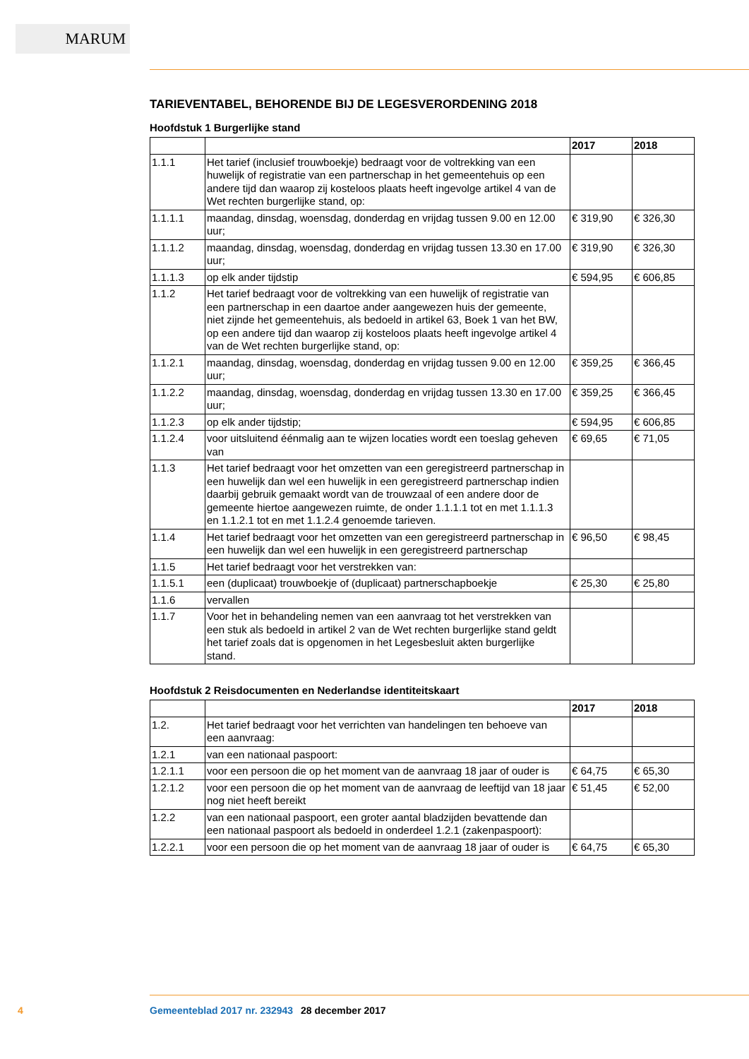MARUM
TARIEVENTABEL, BEHORENDE BIJ DE LEGESVERORDENING 2018
Hoofdstuk 1 Burgerlijke stand
| | | 2017 | 2018 |
| --- | --- | --- | --- |
| 1.1.1 | Het tarief (inclusief trouwboekje) bedraagt voor de voltrekking van een huwelijk of registratie van een partnerschap in het gemeentehuis op een andere tijd dan waarop zij kosteloos plaats heeft ingevolge artikel 4 van de Wet rechten burgerlijke stand, op: | | |
| 1.1.1.1 | maandag, dinsdag, woensdag, donderdag en vrijdag tussen 9.00 en 12.00 uur; | € 319,90 | € 326,30 |
| 1.1.1.2 | maandag, dinsdag, woensdag, donderdag en vrijdag tussen 13.30 en 17.00 uur; | € 319,90 | € 326,30 |
| 1.1.1.3 | op elk ander tijdstip | € 594,95 | € 606,85 |
| 1.1.2 | Het tarief bedraagt voor de voltrekking van een huwelijk of registratie van een partnerschap in een daartoe ander aangewezen huis der gemeente, niet zijnde het gemeentehuis, als bedoeld in artikel 63, Boek 1 van het BW, op een andere tijd dan waarop zij kosteloos plaats heeft ingevolge artikel 4 van de Wet rechten burgerlijke stand, op: | | |
| 1.1.2.1 | maandag, dinsdag, woensdag, donderdag en vrijdag tussen 9.00 en 12.00 uur; | € 359,25 | € 366,45 |
| 1.1.2.2 | maandag, dinsdag, woensdag, donderdag en vrijdag tussen 13.30 en 17.00 uur; | € 359,25 | € 366,45 |
| 1.1.2.3 | op elk ander tijdstip; | € 594,95 | € 606,85 |
| 1.1.2.4 | voor uitsluitend éénmalig aan te wijzen locaties wordt een toeslag geheven van | € 69,65 | € 71,05 |
| 1.1.3 | Het tarief bedraagt voor het omzetten van een geregistreerd partnerschap in een huwelijk dan wel een huwelijk in een geregistreerd partnerschap indien daarbij gebruik gemaakt wordt van de trouwzaal of een andere door de gemeente hiertoe aangewezen ruimte, de onder 1.1.1.1 tot en met 1.1.1.3 en 1.1.2.1 tot en met 1.1.2.4 genoemde tarieven. | | |
| 1.1.4 | Het tarief bedraagt voor het omzetten van een geregistreerd partnerschap in een huwelijk dan wel een huwelijk in een geregistreerd partnerschap | € 96,50 | € 98,45 |
| 1.1.5 | Het tarief bedraagt voor het verstrekken van: | | |
| 1.1.5.1 | een (duplicaat) trouwboekje of (duplicaat) partnerschapboekje | € 25,30 | € 25,80 |
| 1.1.6 | vervallen | | |
| 1.1.7 | Voor het in behandeling nemen van een aanvraag tot het verstrekken van een stuk als bedoeld in artikel 2 van de Wet rechten burgerlijke stand geldt het tarief zoals dat is opgenomen in het Legesbesluit akten burgerlijke stand. | | |
Hoofdstuk 2 Reisdocumenten en Nederlandse identiteitskaart
| | | 2017 | 2018 |
| --- | --- | --- | --- |
| 1.2. | Het tarief bedraagt voor het verrichten van handelingen ten behoeve van een aanvraag: | | |
| 1.2.1 | van een nationaal paspoort: | | |
| 1.2.1.1 | voor een persoon die op het moment van de aanvraag 18 jaar of ouder is | € 64,75 | € 65,30 |
| 1.2.1.2 | voor een persoon die op het moment van de aanvraag de leeftijd van 18 jaar nog niet heeft bereikt | € 51,45 | € 52,00 |
| 1.2.2 | van een nationaal paspoort, een groter aantal bladzijden bevattende dan een nationaal paspoort als bedoeld in onderdeel 1.2.1 (zakenpaspoort): | | |
| 1.2.2.1 | voor een persoon die op het moment van de aanvraag 18 jaar of ouder is | € 64,75 | € 65,30 |
4 Gemeenteblad 2017 nr. 232943 28 december 2017